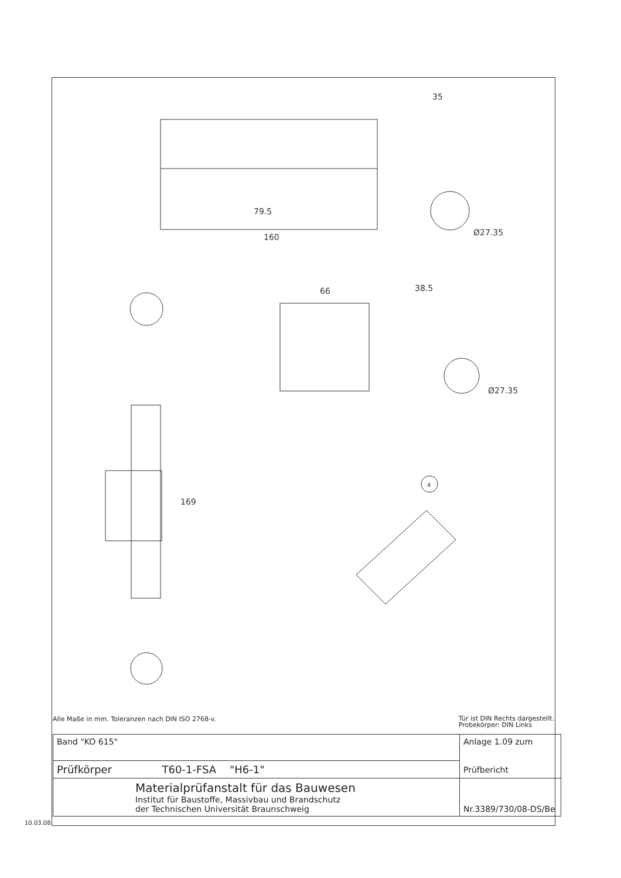79.5
160
35
Ø27.35
66
38.5
Ø27.35
169
4
Tür ist DIN Rechts dargestellt.
Probekörper: DIN Links Alle Maße in mm. Toleranzen nach DIN ISO 2768-v.
| Band "KO 615" | Anlage 1.09 zum Prüfbericht |
| Prüfkörper T60-1-FSA "H6-1" | |
| Materialprüfanstalt für das Bauwesen Institut für Baustoffe, Massivbau und Brandschutz der Technischen Universität Braunschweig | Nr.3389/730/08-DS/Be |
10.03.08